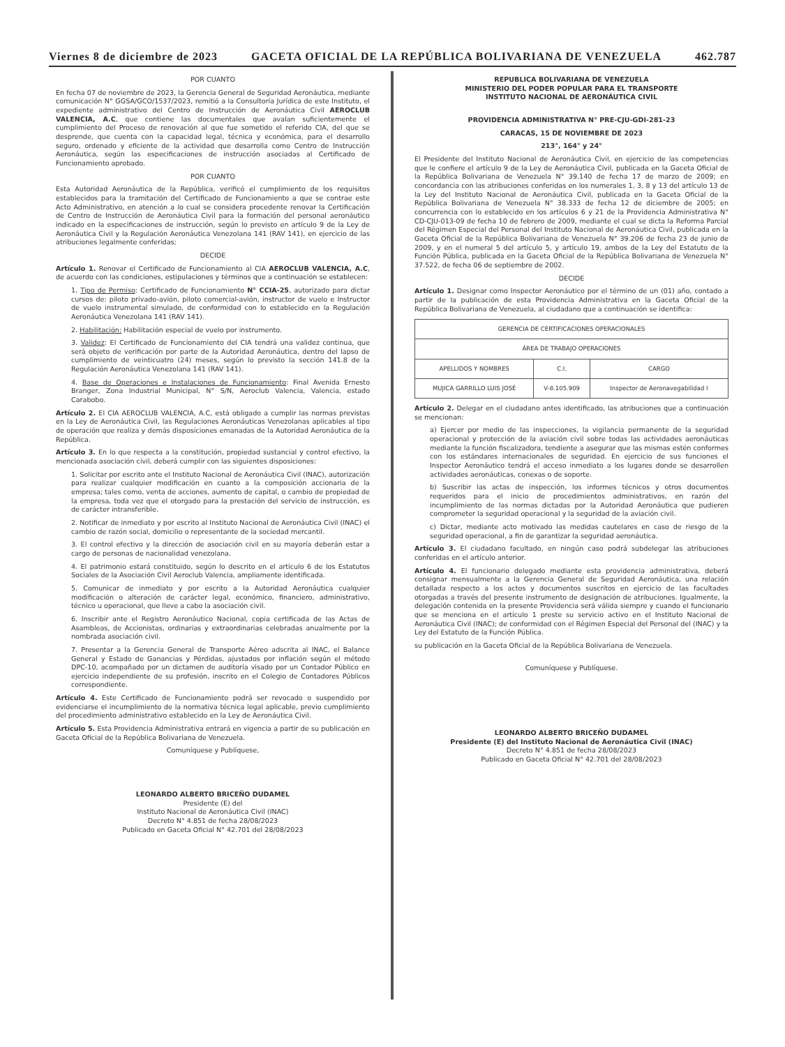Viernes 8 de diciembre de 2023 GACETA OFICIAL DE LA REPÚBLICA BOLIVARIANA DE VENEZUELA 462.787
POR CUANTO
En fecha 07 de noviembre de 2023, la Gerencia General de Seguridad Aeronáutica, mediante comunicación N° GGSA/GCO/1537/2023, remitió a la Consultoría Jurídica de este Instituto, el expediente administrativo del Centro de Instrucción de Aeronáutica Civil AEROCLUB VALENCIA, A.C, que contiene las documentales que avalan suficientemente el cumplimiento del Proceso de renovación al que fue sometido el referido CIA, del que se desprende, que cuenta con la capacidad legal, técnica y económica, para el desarrollo seguro, ordenado y eficiente de la actividad que desarrolla como Centro de Instrucción Aeronáutica, según las especificaciones de instrucción asociadas al Certificado de Funcionamiento aprobado.
POR CUANTO
Esta Autoridad Aeronáutica de la República, verificó el cumplimiento de los requisitos establecidos para la tramitación del Certificado de Funcionamiento a que se contrae este Acto Administrativo, en atención a lo cual se considera procedente renovar la Certificación de Centro de Instrucción de Aeronáutica Civil para la formación del personal aeronáutico indicado en la especificaciones de instrucción, según lo previsto en artículo 9 de la Ley de Aeronáutica Civil y la Regulación Aeronáutica Venezolana 141 (RAV 141), en ejercicio de las atribuciones legalmente conferidas;
DECIDE
Artículo 1. Renovar el Certificado de Funcionamiento al CIA AEROCLUB VALENCIA, A.C, de acuerdo con las condiciones, estipulaciones y términos que a continuación se establecen:
1. Tipo de Permiso: Certificado de Funcionamiento N° CCIA-25, autorizado para dictar cursos de: piloto privado-avión, piloto comercial-avión, instructor de vuelo e Instructor de vuelo instrumental simulado, de conformidad con lo establecido en la Regulación Aeronáutica Venezolana 141 (RAV 141).
2. Habilitación: Habilitación especial de vuelo por instrumento.
3. Validez: El Certificado de Funcionamiento del CIA tendrá una validez continua, que será objeto de verificación por parte de la Autoridad Aeronáutica, dentro del lapso de cumplimiento de veinticuatro (24) meses, según lo previsto la sección 141.8 de la Regulación Aeronáutica Venezolana 141 (RAV 141).
4. Base de Operaciones e Instalaciones de Funcionamiento: Final Avenida Ernesto Branger, Zona Industrial Municipal, N° S/N, Aeroclub Valencia, Valencia, estado Carabobo.
Artículo 2. El CIA AEROCLUB VALENCIA, A.C, está obligado a cumplir las normas previstas en la Ley de Aeronáutica Civil, las Regulaciones Aeronáuticas Venezolanas aplicables al tipo de operación que realiza y demás disposiciones emanadas de la Autoridad Aeronáutica de la República.
Artículo 3. En lo que respecta a la constitución, propiedad sustancial y control efectivo, la mencionada asociación civil, deberá cumplir con las siguientes disposiciones:
1. Solicitar por escrito ante el Instituto Nacional de Aeronáutica Civil (INAC), autorización para realizar cualquier modificación en cuanto a la composición accionaria de la empresa; tales como, venta de acciones, aumento de capital, o cambio de propiedad de la empresa, toda vez que el otorgado para la prestación del servicio de instrucción, es de carácter intransferible.
2. Notificar de inmediato y por escrito al Instituto Nacional de Aeronáutica Civil (INAC) el cambio de razón social, domicilio o representante de la sociedad mercantil.
3. El control efectivo y la dirección de asociación civil en su mayoría deberán estar a cargo de personas de nacionalidad venezolana.
4. El patrimonio estará constituido, según lo descrito en el artículo 6 de los Estatutos Sociales de la Asociación Civil Aeroclub Valencia, ampliamente identificada.
5. Comunicar de inmediato y por escrito a la Autoridad Aeronáutica cualquier modificación o alteración de carácter legal, económico, financiero, administrativo, técnico u operacional, que lleve a cabo la asociación civil.
6. Inscribir ante el Registro Aeronáutico Nacional, copia certificada de las Actas de Asambleas, de Accionistas, ordinarias y extraordinarias celebradas anualmente por la nombrada asociación civil.
7. Presentar a la Gerencia General de Transporte Aéreo adscrita al INAC, el Balance General y Estado de Ganancias y Pérdidas, ajustados por inflación según el método DPC-10, acompañado por un dictamen de auditoría visado por un Contador Público en ejercicio independiente de su profesión, inscrito en el Colegio de Contadores Públicos correspondiente.
Artículo 4. Este Certificado de Funcionamiento podrá ser revocado o suspendido por evidenciarse el incumplimiento de la normativa técnica legal aplicable, previo cumplimiento del procedimiento administrativo establecido en la Ley de Aeronáutica Civil.
Artículo 5. Esta Providencia Administrativa entrará en vigencia a partir de su publicación en Gaceta Oficial de la República Bolivariana de Venezuela.
Comuníquese y Publíquese,
LEONARDO ALBERTO BRICEÑO DUDAMEL
Presidente (E) del
Instituto Nacional de Aeronáutica Civil (INAC)
Decreto N° 4.851 de fecha 28/08/2023
Publicado en Gaceta Oficial N° 42.701 del 28/08/2023
REPUBLICA BOLIVARIANA DE VENEZUELA
MINISTERIO DEL PODER POPULAR PARA EL TRANSPORTE
INSTITUTO NACIONAL DE AERONÁUTICA CIVIL
PROVIDENCIA ADMINISTRATIVA N° PRE-CJU-GDI-281-23
CARACAS, 15 DE NOVIEMBRE DE 2023
213°, 164° y 24°
El Presidente del Instituto Nacional de Aeronáutica Civil, en ejercicio de las competencias que le confiere el artículo 9 de la Ley de Aeronáutica Civil, publicada en la Gaceta Oficial de la República Bolivariana de Venezuela N° 39.140 de fecha 17 de marzo de 2009; en concordancia con las atribuciones conferidas en los numerales 1, 3, 8 y 13 del artículo 13 de la Ley del Instituto Nacional de Aeronáutica Civil, publicada en la Gaceta Oficial de la República Bolivariana de Venezuela N° 38.333 de fecha 12 de diciembre de 2005; en concurrencia con lo establecido en los artículos 6 y 21 de la Providencia Administrativa N° CD-CJU-013-09 de fecha 10 de febrero de 2009, mediante el cual se dicta la Reforma Parcial del Régimen Especial del Personal del Instituto Nacional de Aeronáutica Civil, publicada en la Gaceta Oficial de la República Bolivariana de Venezuela N° 39.206 de fecha 23 de junio de 2009, y en el numeral 5 del artículo 5, y artículo 19, ambos de la Ley del Estatuto de la Función Pública, publicada en la Gaceta Oficial de la República Bolivariana de Venezuela N° 37.522, de fecha 06 de septiembre de 2002.
DECIDE
Artículo 1. Designar como Inspector Aeronáutico por el término de un (01) año, contado a partir de la publicación de esta Providencia Administrativa en la Gaceta Oficial de la República Bolivariana de Venezuela, al ciudadano que a continuación se identifica:
| GERENCIA DE CERTIFICACIONES OPERACIONALES | | |
| --- | --- | --- |
| ÁREA DE TRABAJO OPERACIONES | | |
| APELLIDOS Y NOMBRES | C.I. | CARGO |
| MUJICA GARRILLO LUIS JOSÉ | V-8.105.909 | Inspector de Aeronavegabilidad I |
Artículo 2. Delegar en el ciudadano antes identificado, las atribuciones que a continuación se mencionan:
a) Ejercer por medio de las inspecciones, la vigilancia permanente de la seguridad operacional y protección de la aviación civil sobre todas las actividades aeronáuticas mediante la función fiscalizadora, tendiente a asegurar que las mismas estén conformes con los estándares internacionales de seguridad. En ejercicio de sus funciones el Inspector Aeronáutico tendrá el acceso inmediato a los lugares donde se desarrollen actividades aeronáuticas, conexas o de soporte.
b) Suscribir las actas de inspección, los informes técnicos y otros documentos requeridos para el inicio de procedimientos administrativos, en razón del incumplimiento de las normas dictadas por la Autoridad Aeronáutica que pudieren comprometer la seguridad operacional y la seguridad de la aviación civil.
c) Dictar, mediante acto motivado las medidas cautelares en caso de riesgo de la seguridad operacional, a fin de garantizar la seguridad aeronáutica.
Artículo 3. El ciudadano facultado, en ningún caso podrá subdelegar las atribuciones conferidas en el artículo anterior.
Artículo 4. El funcionario delegado mediante esta providencia administrativa, deberá consignar mensualmente a la Gerencia General de Seguridad Aeronáutica, una relación detallada respecto a los actos y documentos suscritos en ejercicio de las facultades otorgadas a través del presente instrumento de designación de atribuciones. Igualmente, la delegación contenida en la presente Providencia será válida siempre y cuando el funcionario que se menciona en el artículo 1 preste su servicio activo en el Instituto Nacional de Aeronáutica Civil (INAC); de conformidad con el Régimen Especial del Personal del (INAC) y la Ley del Estatuto de la Función Pública.
su publicación en la Gaceta Oficial de la República Bolivariana de Venezuela.
Comuníquese y Publíquese.
LEONARDO ALBERTO BRICEÑO DUDAMEL
Presidente (E) del Instituto Nacional de Aeronáutica Civil (INAC)
Decreto N° 4.851 de fecha 28/08/2023
Publicado en Gaceta Oficial N° 42.701 del 28/08/2023